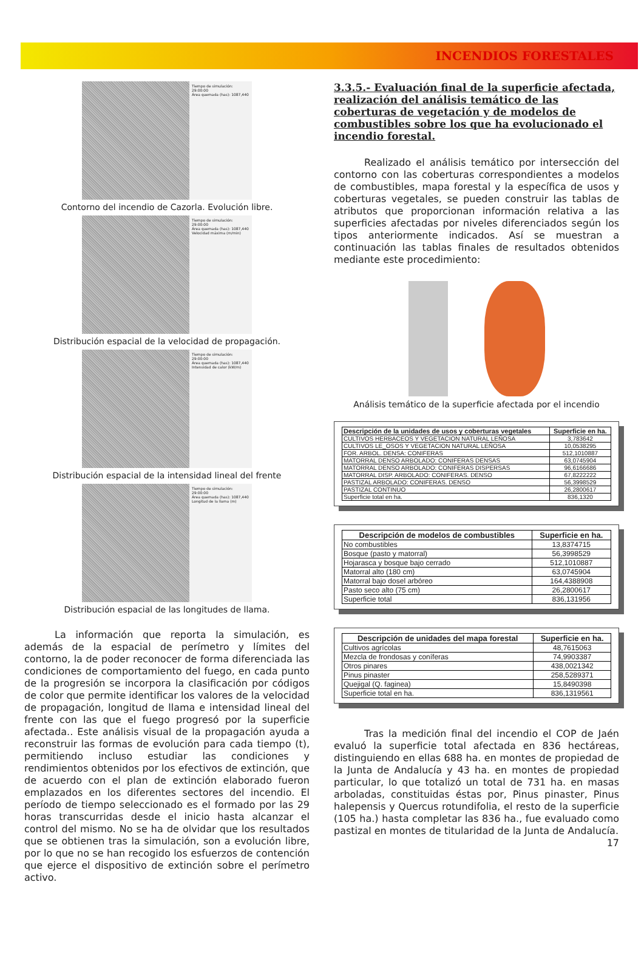INCENDIOS FORESTALES
Tiempo de simulación: 29:00:00
Área quemada (has): 1087,440
Contorno del incendio de Cazorla. Evolución libre.
Tiempo de simulación: 29:00:00
Área quemada (has): 1087,440
Velocidad máxima (m/min)
Distribución espacial de la velocidad de propagación.
Tiempo de simulación: 29:00:00
Área quemada (has): 1087,440
Intensidad de calor (kW/m)
Distribución espacial de la intensidad lineal del frente
Tiempo de simulación: 29:00:00
Área quemada (has): 1087,440
Longitud de la llama (m)
Distribución espacial de las longitudes de llama.
La información que reporta la simulación, es además de la espacial de perímetro y límites del contorno, la de poder reconocer de forma diferenciada las condiciones de comportamiento del fuego, en cada punto de la progresión se incorpora la clasificación por códigos de color que permite identificar los valores de la velocidad de propagación, longitud de llama e intensidad lineal del frente con las que el fuego progresó por la superficie afectada.. Este análisis visual de la propagación ayuda a reconstruir las formas de evolución para cada tiempo (t), permitiendo incluso estudiar las condiciones y rendimientos obtenidos por los efectivos de extinción, que de acuerdo con el plan de extinción elaborado fueron emplazados en los diferentes sectores del incendio. El período de tiempo seleccionado es el formado por las 29 horas transcurridas desde el inicio hasta alcanzar el control del mismo. No se ha de olvidar que los resultados que se obtienen tras la simulación, son a evolución libre, por lo que no se han recogido los esfuerzos de contención que ejerce el dispositivo de extinción sobre el perímetro activo.
3.3.5.- Evaluación final de la superficie afectada, realización del análisis temático de las coberturas de vegetación y de modelos de combustibles sobre los que ha evolucionado el incendio forestal.
Realizado el análisis temático por intersección del contorno con las coberturas correspondientes a modelos de combustibles, mapa forestal y la específica de usos y coberturas vegetales, se pueden construir las tablas de atributos que proporcionan información relativa a las superficies afectadas por niveles diferenciados según los tipos anteriormente indicados. Así se muestran a continuación las tablas finales de resultados obtenidos mediante este procedimiento:
Análisis temático de la superficie afectada por el incendio
| Descripción de la unidades de usos y coberturas vegetales | Superficie en ha. |
| --- | --- |
| CULTIVOS HERBACEOS Y VEGETACION NATURAL LEÑOSA | 3,783642 |
| CULTIVOS LE_OSOS Y VEGETACION NATURAL LEÑOSA | 10,0538295 |
| FOR. ARBOL. DENSA: CONIFERAS | 512,1010887 |
| MATORRAL DENSO ARBOLADO: CONIFERAS DENSAS | 63,0745904 |
| MATORRAL DENSO ARBOLADO: CONIFERAS DISPERSAS | 96,6166686 |
| MATORRAL DISP. ARBOLADO: CONIFERAS. DENSO | 67,8222222 |
| PASTIZAL ARBOLADO: CONIFERAS. DENSO | 56,3998529 |
| PASTIZAL CONTINUO | 26,2800617 |
| Superficie total en ha. | 836,1320 |
| Descripción de modelos de combustibles | Superficie en ha. |
| --- | --- |
| No combustibles | 13,8374715 |
| Bosque (pasto y matorral) | 56,3998529 |
| Hojarasca y bosque bajo cerrado | 512,1010887 |
| Matorral alto (180 cm) | 63,0745904 |
| Matorral bajo dosel arbóreo | 164,4388908 |
| Pasto seco alto (75 cm) | 26,2800617 |
| Superficie total | 836,131956 |
| Descripción de unidades del mapa forestal | Superficie en ha. |
| --- | --- |
| Cultivos agrícolas | 48,7615063 |
| Mezcla de frondosas y coníferas | 74,9903387 |
| Otros pinares | 438,0021342 |
| Pinus pinaster | 258,5289371 |
| Quejigal (Q. faginea) | 15,8490398 |
| Superficie total en ha. | 836,1319561 |
Tras la medición final del incendio el COP de Jaén evaluó la superficie total afectada en 836 hectáreas, distinguiendo en ellas 688 ha. en montes de propiedad de la Junta de Andalucía y 43 ha. en montes de propiedad particular, lo que totalizó un total de 731 ha. en masas arboladas, constituidas éstas por, Pinus pinaster, Pinus halepensis y Quercus rotundifolia, el resto de la superficie (105 ha.) hasta completar las 836 ha., fue evaluado como pastizal en montes de titularidad de la Junta de Andalucía.
17